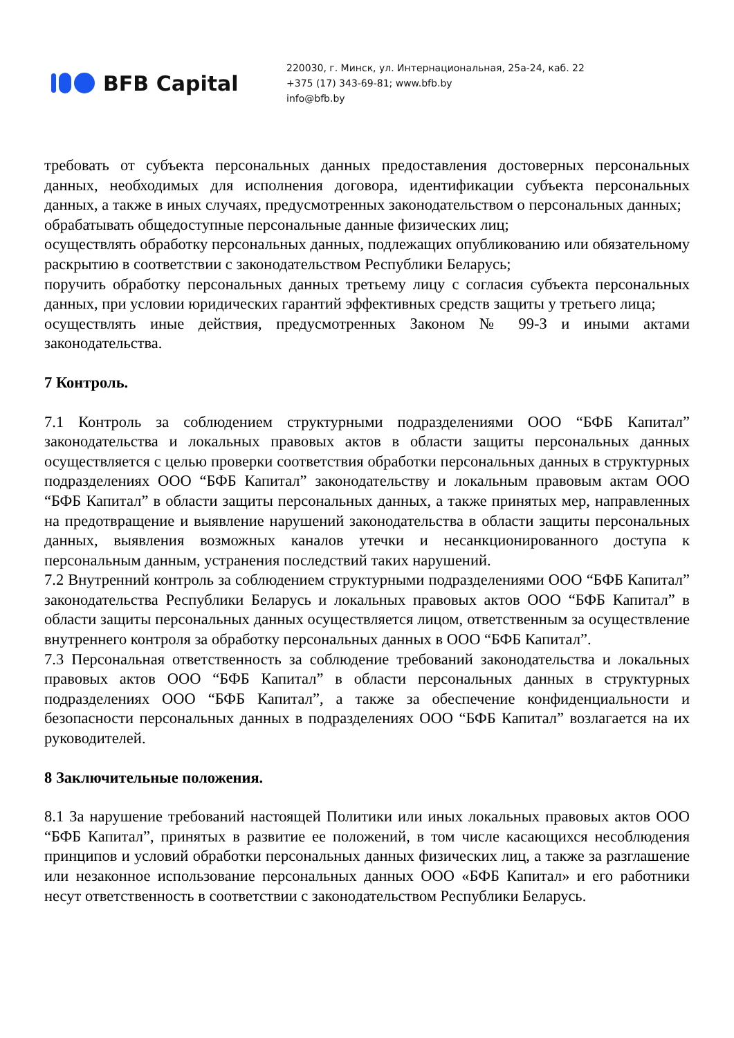BFB Capital
220030, г. Минск, ул. Интернациональная, 25а-24, каб. 22
+375 (17) 343-69-81; www.bfb.by
info@bfb.by
требовать от субъекта персональных данных предоставления достоверных персональных данных, необходимых для исполнения договора, идентификации субъекта персональных данных, а также в иных случаях, предусмотренных законодательством о персональных данных;
обрабатывать общедоступные персональные данные физических лиц;
осуществлять обработку персональных данных, подлежащих опубликованию или обязательному раскрытию в соответствии с законодательством Республики Беларусь;
поручить обработку персональных данных третьему лицу с согласия субъекта персональных данных, при условии юридических гарантий эффективных средств защиты у третьего лица;
осуществлять иные действия, предусмотренных Законом № 99-З и иными актами законодательства.
7 Контроль.
7.1 Контроль за соблюдением структурными подразделениями ООО “БФБ Капитал” законодательства и локальных правовых актов в области защиты персональных данных осуществляется с целью проверки соответствия обработки персональных данных в структурных подразделениях ООО “БФБ Капитал” законодательству и локальным правовым актам ООО “БФБ Капитал” в области защиты персональных данных, а также принятых мер, направленных на предотвращение и выявление нарушений законодательства в области защиты персональных данных, выявления возможных каналов утечки и несанкционированного доступа к персональным данным, устранения последствий таких нарушений.
7.2 Внутренний контроль за соблюдением структурными подразделениями ООО “БФБ Капитал” законодательства Республики Беларусь и локальных правовых актов ООО “БФБ Капитал” в области защиты персональных данных осуществляется лицом, ответственным за осуществление внутреннего контроля за обработку персональных данных в ООО “БФБ Капитал”.
7.3 Персональная ответственность за соблюдение требований законодательства и локальных правовых актов ООО “БФБ Капитал” в области персональных данных в структурных подразделениях ООО “БФБ Капитал”, а также за обеспечение конфиденциальности и безопасности персональных данных в подразделениях ООО “БФБ Капитал” возлагается на их руководителей.
8 Заключительные положения.
8.1 За нарушение требований настоящей Политики или иных локальных правовых актов ООО “БФБ Капитал”, принятых в развитие ее положений, в том числе касающихся несоблюдения принципов и условий обработки персональных данных физических лиц, а также за разглашение или незаконное использование персональных данных ООО «БФБ Капитал» и его работники несут ответственность в соответствии с законодательством Республики Беларусь.